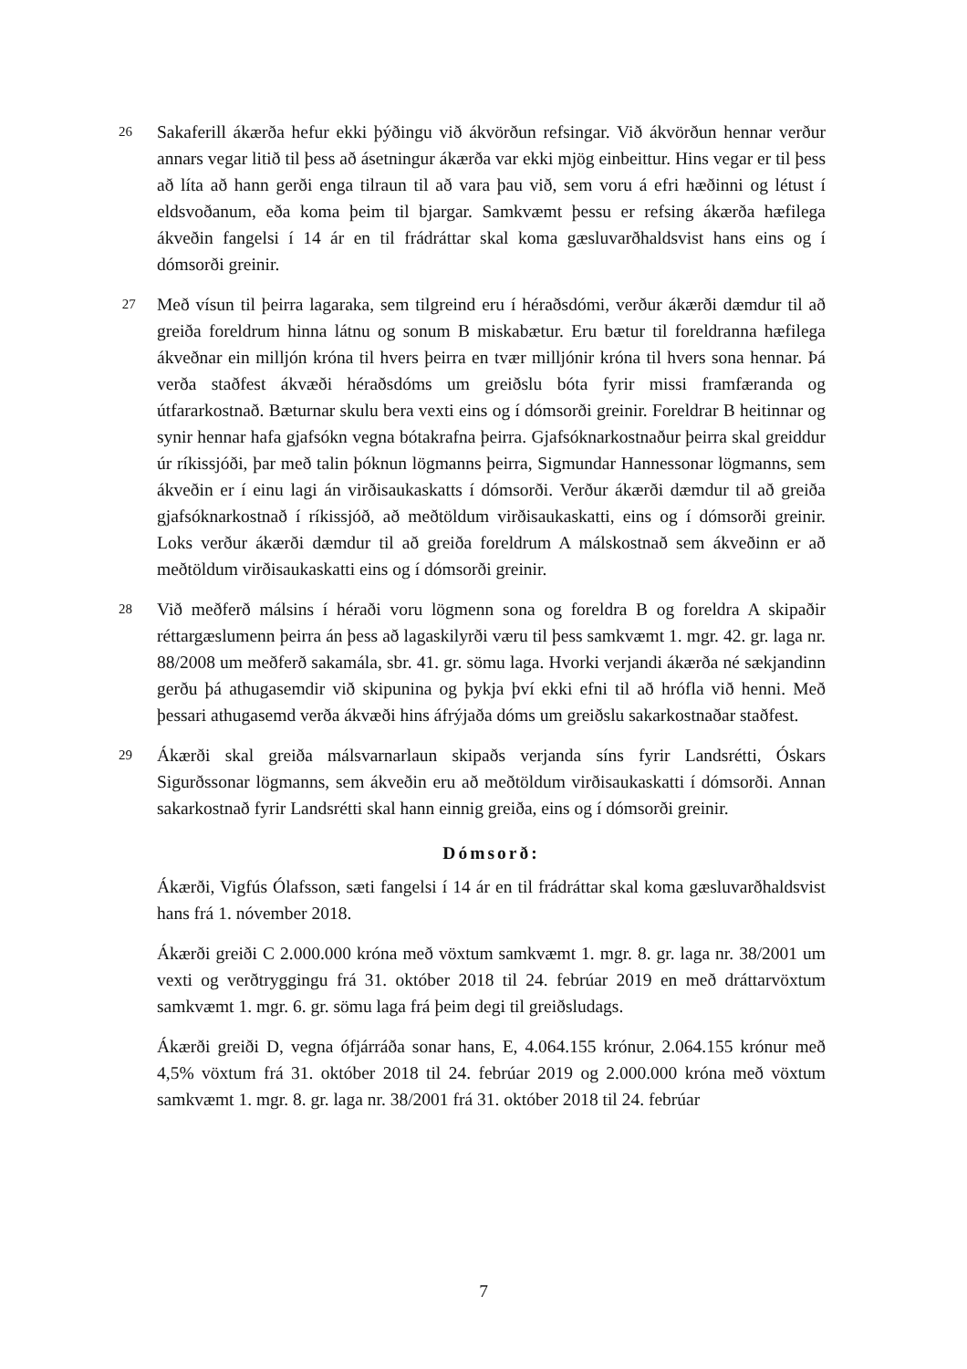26
Sakaferill ákærða hefur ekki þýðingu við ákvörðun refsingar. Við ákvörðun hennar verður annars vegar litið til þess að ásetningur ákærða var ekki mjög einbeittur. Hins vegar er til þess að líta að hann gerði enga tilraun til að vara þau við, sem voru á efri hæðinni og létust í eldsvoðanum, eða koma þeim til bjargar. Samkvæmt þessu er refsing ákærða hæfilega ákveðin fangelsi í 14 ár en til frádráttar skal koma gæsluvarðhaldsvist hans eins og í dómsorði greinir.
27
Með vísun til þeirra lagaraka, sem tilgreind eru í héraðsdómi, verður ákærði dæmdur til að greiða foreldrum hinna látnu og sonum B miskabætur. Eru bætur til foreldranna hæfilega ákveðnar ein milljón króna til hvers þeirra en tvær milljónir króna til hvers sona hennar. Þá verða staðfest ákvæði héraðsdóms um greiðslu bóta fyrir missi framfæranda og útfararkostnað. Bæturnar skulu bera vexti eins og í dómsorði greinir. Foreldrar B heitinnar og synir hennar hafa gjafsókn vegna bótakrafna þeirra. Gjafsóknarkostnaður þeirra skal greiddur úr ríkissjóði, þar með talin þóknun lögmanns þeirra, Sigmundar Hannessonar lögmanns, sem ákveðin er í einu lagi án virðisaukaskatts í dómsorði. Verður ákærði dæmdur til að greiða gjafsóknarkostnað í ríkissjóð, að meðtöldum virðisaukaskatti, eins og í dómsorði greinir. Loks verður ákærði dæmdur til að greiða foreldrum A málskostnað sem ákveðinn er að meðtöldum virðisaukaskatti eins og í dómsorði greinir.
28
Við meðferð málsins í héraði voru lögmenn sona og foreldra B og foreldra A skipaðir réttargæslumenn þeirra án þess að lagaskilyrði væru til þess samkvæmt 1. mgr. 42. gr. laga nr. 88/2008 um meðferð sakamála, sbr. 41. gr. sömu laga. Hvorki verjandi ákærða né sækjandinn gerðu þá athugasemdir við skipunina og þykja því ekki efni til að hrófla við henni. Með þessari athugasemd verða ákvæði hins áfrýjaða dóms um greiðslu sakarkostnaðar staðfest.
29
Ákærði skal greiða málsvarnarlaun skipaðs verjanda síns fyrir Landsrétti, Óskars Sigurðssonar lögmanns, sem ákveðin eru að meðtöldum virðisaukaskatti í dómsorði. Annan sakarkostnað fyrir Landsrétti skal hann einnig greiða, eins og í dómsorði greinir.
Dómsorð:
Ákærði, Vigfús Ólafsson, sæti fangelsi í 14 ár en til frádráttar skal koma gæsluvarðhaldsvist hans frá 1. nóvember 2018.
Ákærði greiði C 2.000.000 króna með vöxtum samkvæmt 1. mgr. 8. gr. laga nr. 38/2001 um vexti og verðtryggingu frá 31. október 2018 til 24. febrúar 2019 en með dráttarvöxtum samkvæmt 1. mgr. 6. gr. sömu laga frá þeim degi til greiðsludags.
Ákærði greiði D, vegna ófjárráða sonar hans, E, 4.064.155 krónur, 2.064.155 krónur með 4,5% vöxtum frá 31. október 2018 til 24. febrúar 2019 og 2.000.000 króna með vöxtum samkvæmt 1. mgr. 8. gr. laga nr. 38/2001 frá 31. október 2018 til 24. febrúar
7